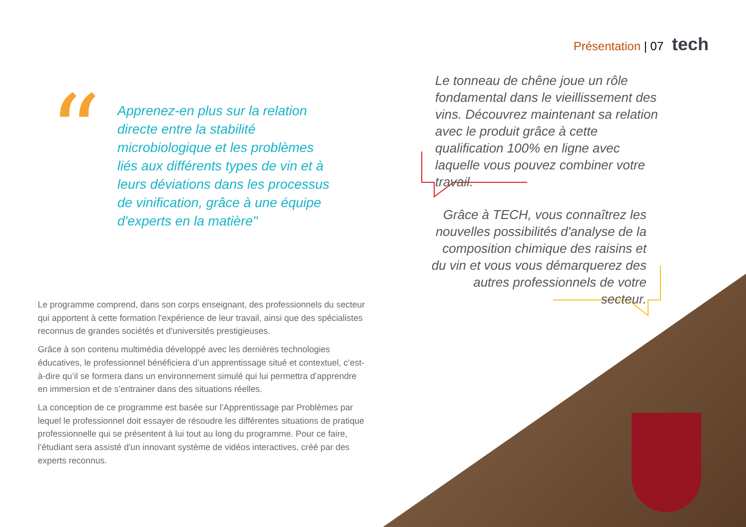Présentation | 07 tech
“
Apprenez-en plus sur la relation directe entre la stabilité microbiologique et les problèmes liés aux différents types de vin et à leurs déviations dans les processus de vinification, grâce à une équipe d'experts en la matière"
Le tonneau de chêne joue un rôle fondamental dans le vieillissement des vins. Découvrez maintenant sa relation avec le produit grâce à cette qualification 100% en ligne avec laquelle vous pouvez combiner votre travail.
Grâce à TECH, vous connaîtrez les nouvelles possibilités d'analyse de la composition chimique des raisins et du vin et vous vous démarquerez des autres professionnels de votre secteur.
Le programme comprend, dans son corps enseignant, des professionnels du secteur qui apportent à cette formation l'expérience de leur travail, ainsi que des spécialistes reconnus de grandes sociétés et d'universités prestigieuses.
Grâce à son contenu multimédia développé avec les dernières technologies éducatives, le professionnel bénéficiera d’un apprentissage situé et contextuel, c’est-à-dire qu’il se formera dans un environnement simulé qui lui permettra d’apprendre en immersion et de s’entrainer dans des situations réelles.
La conception de ce programme est basée sur l'Apprentissage par Problèmes par lequel le professionnel doit essayer de résoudre les différentes situations de pratique professionnelle qui se présentent à lui tout au long du programme. Pour ce faire, l’étudiant sera assisté d'un innovant système de vidéos interactives, créé par des experts reconnus.